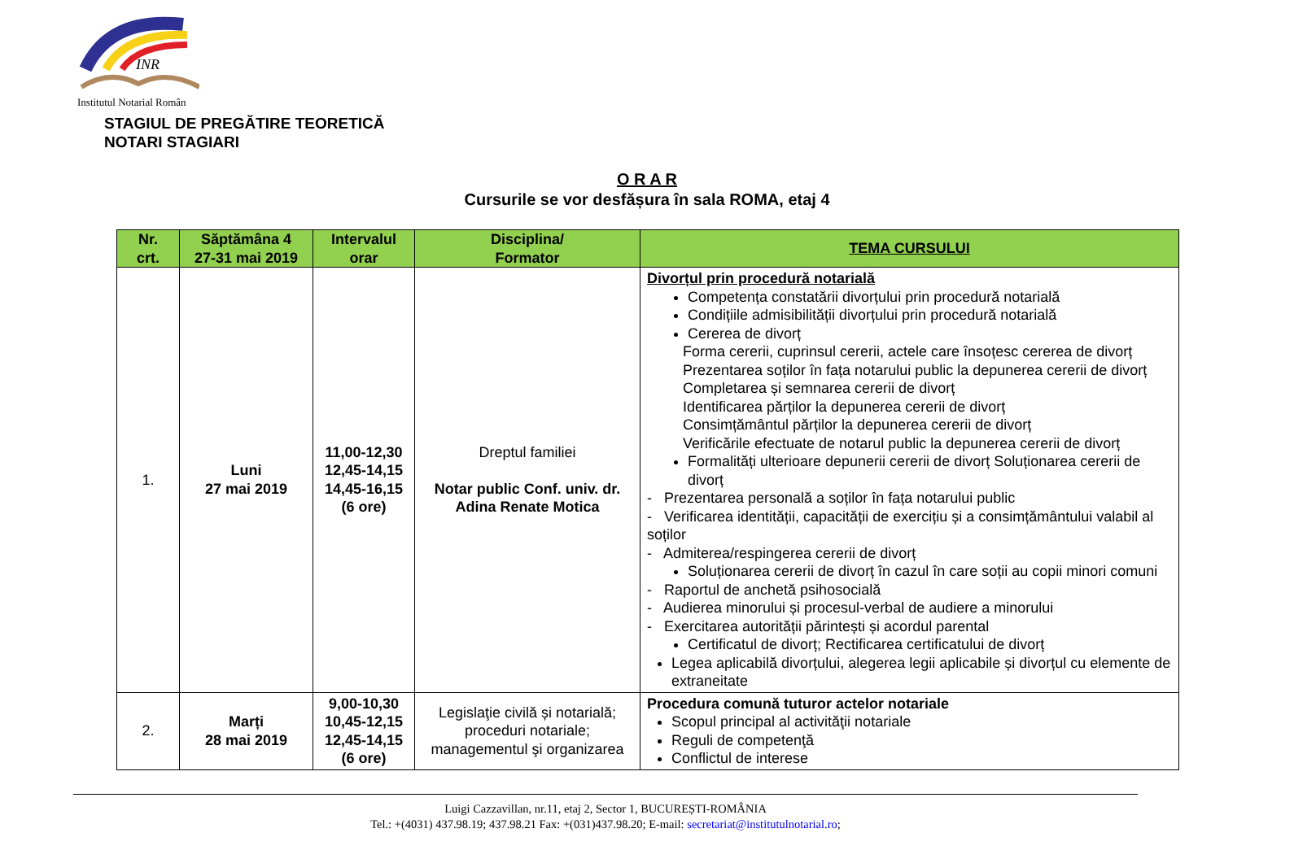INR
Institutul Notarial Român
STAGIUL DE PREGĂTIRE TEORETICĂ
NOTARI STAGIARI
O R A R
Cursurile se vor desfășura în sala ROMA, etaj 4
| Nr. crt. | Săptămâna 4 27-31 mai 2019 | Intervalul orar | Disciplina/ Formator | TEMA CURSULUI |
| --- | --- | --- | --- | --- |
| 1. | Luni 27 mai 2019 | 11,00-12,30 12,45-14,15 14,45-16,15 (6 ore) | Dreptul familiei Notar public Conf. univ. dr. Adina Renate Motica | Divorțul prin procedură notarială Competența constatării divorțului prin procedură notarială Condițiile admisibilității divorțului prin procedură notarială Cererea de divorț Forma cererii, cuprinsul cererii, actele care însoțesc cererea de divorț Prezentarea soților în fața notarului public la depunerea cererii de divorț Completarea și semnarea cererii de divorț Identificarea părților la depunerea cererii de divorț Consimțământul părților la depunerea cererii de divorț Verificările efectuate de notarul public la depunerea cererii de divorț Formalități ulterioare depunerii cererii de divorț Soluționarea cererii de divorț - Prezentarea personală a soților în fața notarului public - Verificarea identității, capacității de exercițiu și a consimțământului valabil al soților - Admiterea/respingerea cererii de divorț Soluționarea cererii de divorț în cazul în care soții au copii minori comuni - Raportul de anchetă psihosocială - Audierea minorului și procesul-verbal de audiere a minorului - Exercitarea autorității părintești și acordul parental Certificatul de divorț; Rectificarea certificatului de divorț Legea aplicabilă divorțului, alegerea legii aplicabile și divorțul cu elemente de extraneitate |
| 2. | Marți 28 mai 2019 | 9,00-10,30 10,45-12,15 12,45-14,15 (6 ore) | Legislaţie civilă și notarială; proceduri notariale; managementul şi organizarea | Procedura comună tuturor actelor notariale Scopul principal al activităţii notariale Reguli de competenţă Conflictul de interese |
Luigi Cazzavillan, nr.11, etaj 2, Sector 1, BUCUREȘTI-ROMÂNIA
Tel.: +(4031) 437.98.19; 437.98.21 Fax: +(031)437.98.20; E-mail: secretariat@institutulnotarial.ro;